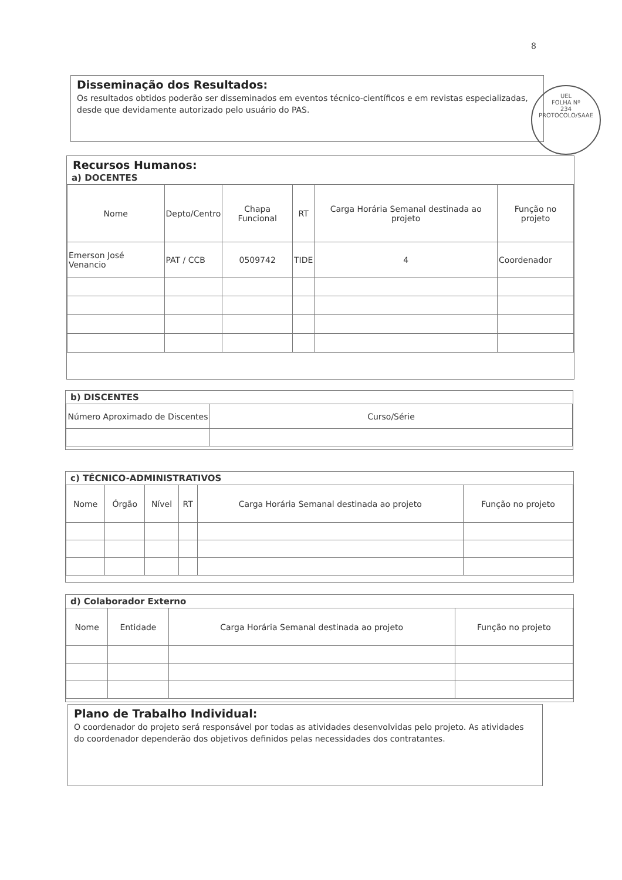8
Disseminação dos Resultados:
Os resultados obtidos poderão ser disseminados em eventos técnico-científicos e em revistas especializadas, desde que devidamente autorizado pelo usuário do PAS.
UEL
FOLHA Nº
234
PROTOCOLO/SAAE
Recursos Humanos:
a) DOCENTES
| Nome | Depto/Centro | Chapa Funcional | RT | Carga Horária Semanal destinada ao projeto | Função no projeto |
| --- | --- | --- | --- | --- | --- |
| Emerson José Venancio | PAT / CCB | 0509742 | TIDE | 4 | Coordenador |
b) DISCENTES
| Número Aproximado de Discentes | Curso/Série |
| --- | --- |
c) TÉCNICO-ADMINISTRATIVOS
| Nome | Órgão | Nível | RT | Carga Horária Semanal destinada ao projeto | Função no projeto |
| --- | --- | --- | --- | --- | --- |
d) Colaborador Externo
| Nome | Entidade | Carga Horária Semanal destinada ao projeto | Função no projeto |
| --- | --- | --- | --- |
Plano de Trabalho Individual:
O coordenador do projeto será responsável por todas as atividades desenvolvidas pelo projeto. As atividades do coordenador dependerão dos objetivos definidos pelas necessidades dos contratantes.